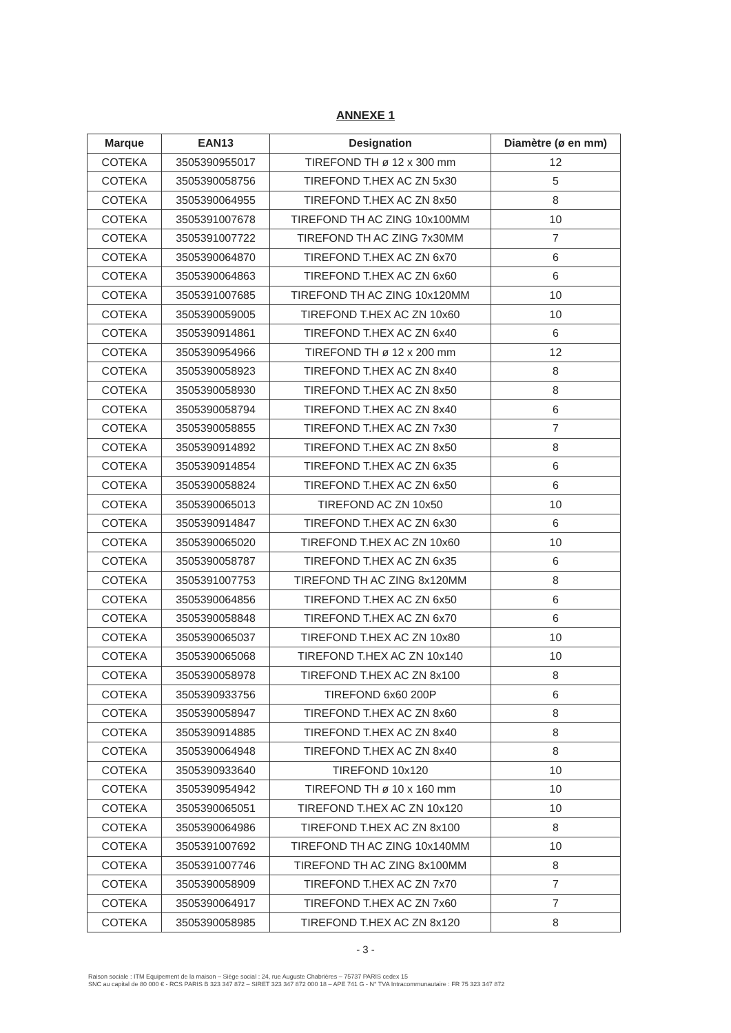ANNEXE 1
| Marque | EAN13 | Designation | Diamètre (ø en mm) |
| --- | --- | --- | --- |
| COTEKA | 3505390955017 | TIREFOND TH ø 12 x 300 mm | 12 |
| COTEKA | 3505390058756 | TIREFOND T.HEX AC ZN 5x30 | 5 |
| COTEKA | 3505390064955 | TIREFOND T.HEX AC ZN 8x50 | 8 |
| COTEKA | 3505391007678 | TIREFOND TH AC ZING 10x100MM | 10 |
| COTEKA | 3505391007722 | TIREFOND TH AC ZING 7x30MM | 7 |
| COTEKA | 3505390064870 | TIREFOND T.HEX AC ZN 6x70 | 6 |
| COTEKA | 3505390064863 | TIREFOND T.HEX AC ZN 6x60 | 6 |
| COTEKA | 3505391007685 | TIREFOND TH AC ZING 10x120MM | 10 |
| COTEKA | 3505390059005 | TIREFOND T.HEX AC ZN 10x60 | 10 |
| COTEKA | 3505390914861 | TIREFOND T.HEX AC ZN 6x40 | 6 |
| COTEKA | 3505390954966 | TIREFOND TH ø 12 x 200 mm | 12 |
| COTEKA | 3505390058923 | TIREFOND T.HEX AC ZN 8x40 | 8 |
| COTEKA | 3505390058930 | TIREFOND T.HEX AC ZN 8x50 | 8 |
| COTEKA | 3505390058794 | TIREFOND T.HEX AC ZN 8x40 | 6 |
| COTEKA | 3505390058855 | TIREFOND T.HEX AC ZN 7x30 | 7 |
| COTEKA | 3505390914892 | TIREFOND T.HEX AC ZN 8x50 | 8 |
| COTEKA | 3505390914854 | TIREFOND T.HEX AC ZN 6x35 | 6 |
| COTEKA | 3505390058824 | TIREFOND T.HEX AC ZN 6x50 | 6 |
| COTEKA | 3505390065013 | TIREFOND AC ZN 10x50 | 10 |
| COTEKA | 3505390914847 | TIREFOND T.HEX AC ZN 6x30 | 6 |
| COTEKA | 3505390065020 | TIREFOND T.HEX AC ZN 10x60 | 10 |
| COTEKA | 3505390058787 | TIREFOND T.HEX AC ZN 6x35 | 6 |
| COTEKA | 3505391007753 | TIREFOND TH AC ZING 8x120MM | 8 |
| COTEKA | 3505390064856 | TIREFOND T.HEX AC ZN 6x50 | 6 |
| COTEKA | 3505390058848 | TIREFOND T.HEX AC ZN 6x70 | 6 |
| COTEKA | 3505390065037 | TIREFOND T.HEX AC ZN 10x80 | 10 |
| COTEKA | 3505390065068 | TIREFOND T.HEX AC ZN 10x140 | 10 |
| COTEKA | 3505390058978 | TIREFOND T.HEX AC ZN 8x100 | 8 |
| COTEKA | 3505390933756 | TIREFOND 6x60 200P | 6 |
| COTEKA | 3505390058947 | TIREFOND T.HEX AC ZN 8x60 | 8 |
| COTEKA | 3505390914885 | TIREFOND T.HEX AC ZN 8x40 | 8 |
| COTEKA | 3505390064948 | TIREFOND T.HEX AC ZN 8x40 | 8 |
| COTEKA | 3505390933640 | TIREFOND 10x120 | 10 |
| COTEKA | 3505390954942 | TIREFOND TH ø 10 x 160 mm | 10 |
| COTEKA | 3505390065051 | TIREFOND T.HEX AC ZN 10x120 | 10 |
| COTEKA | 3505390064986 | TIREFOND T.HEX AC ZN 8x100 | 8 |
| COTEKA | 3505391007692 | TIREFOND TH AC ZING 10x140MM | 10 |
| COTEKA | 3505391007746 | TIREFOND TH AC ZING 8x100MM | 8 |
| COTEKA | 3505390058909 | TIREFOND T.HEX AC ZN 7x70 | 7 |
| COTEKA | 3505390064917 | TIREFOND T.HEX AC ZN 7x60 | 7 |
| COTEKA | 3505390058985 | TIREFOND T.HEX AC ZN 8x120 | 8 |
- 3 -
Raison sociale : ITM Equipement de la maison – Siège social : 24, rue Auguste Chabrières – 75737 PARIS cedex 15
SNC au capital de 80 000 € - RCS PARIS B 323 347 872 – SIRET 323 347 872 000 18 – APE 741 G - N° TVA Intracommunautaire : FR 75 323 347 872